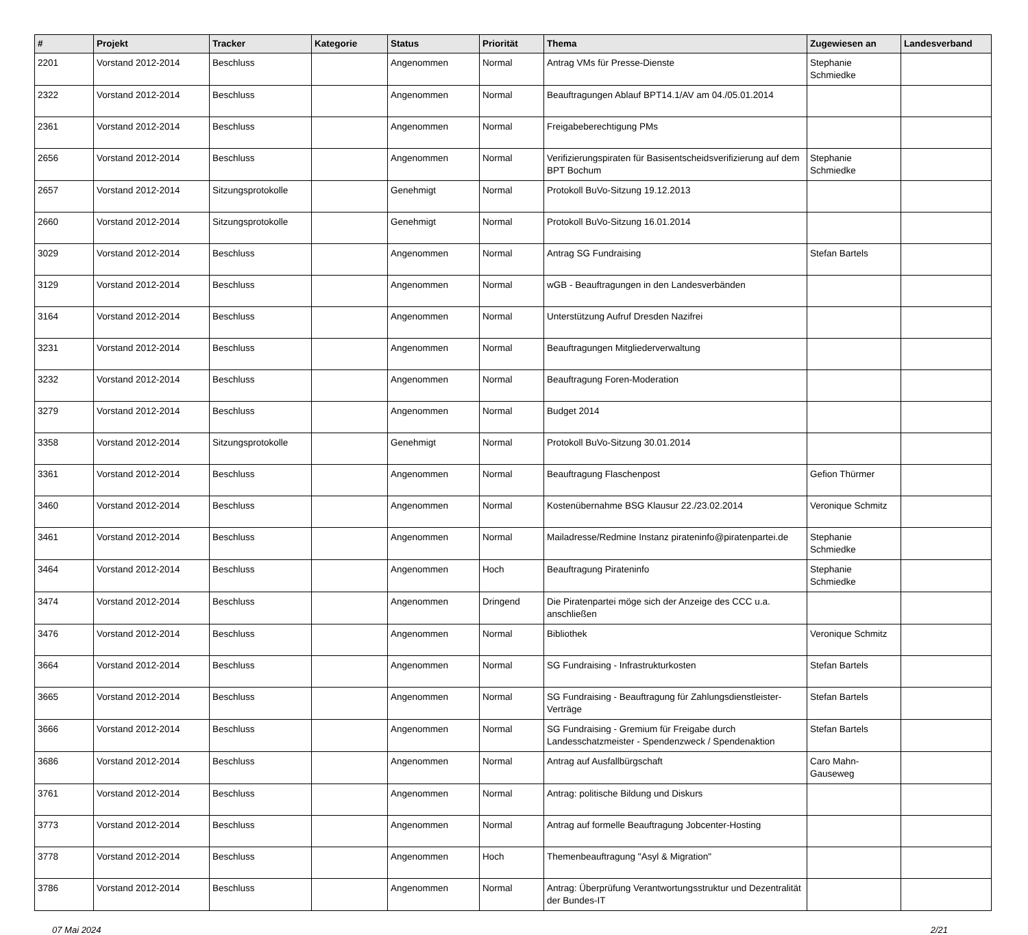| # | Projekt | Tracker | Kategorie | Status | Priorität | Thema | Zugewiesen an | Landesverband |
| --- | --- | --- | --- | --- | --- | --- | --- | --- |
| 2201 | Vorstand 2012-2014 | Beschluss | | Angenommen | Normal | Antrag VMs für Presse-Dienste | Stephanie Schmiedke | |
| 2322 | Vorstand 2012-2014 | Beschluss | | Angenommen | Normal | Beauftragungen Ablauf BPT14.1/AV am 04./05.01.2014 | | |
| 2361 | Vorstand 2012-2014 | Beschluss | | Angenommen | Normal | Freigabeberechtigung PMs | | |
| 2656 | Vorstand 2012-2014 | Beschluss | | Angenommen | Normal | Verifizierungspiraten für Basisentscheidsverifizierung auf dem BPT Bochum | Stephanie Schmiedke | |
| 2657 | Vorstand 2012-2014 | Sitzungsprotokolle | | Genehmigt | Normal | Protokoll BuVo-Sitzung 19.12.2013 | | |
| 2660 | Vorstand 2012-2014 | Sitzungsprotokolle | | Genehmigt | Normal | Protokoll BuVo-Sitzung 16.01.2014 | | |
| 3029 | Vorstand 2012-2014 | Beschluss | | Angenommen | Normal | Antrag SG Fundraising | Stefan Bartels | |
| 3129 | Vorstand 2012-2014 | Beschluss | | Angenommen | Normal | wGB - Beauftragungen in den Landesverbänden | | |
| 3164 | Vorstand 2012-2014 | Beschluss | | Angenommen | Normal | Unterstützung Aufruf Dresden Nazifrei | | |
| 3231 | Vorstand 2012-2014 | Beschluss | | Angenommen | Normal | Beauftragungen Mitgliederverwaltung | | |
| 3232 | Vorstand 2012-2014 | Beschluss | | Angenommen | Normal | Beauftragung Foren-Moderation | | |
| 3279 | Vorstand 2012-2014 | Beschluss | | Angenommen | Normal | Budget 2014 | | |
| 3358 | Vorstand 2012-2014 | Sitzungsprotokolle | | Genehmigt | Normal | Protokoll BuVo-Sitzung 30.01.2014 | | |
| 3361 | Vorstand 2012-2014 | Beschluss | | Angenommen | Normal | Beauftragung Flaschenpost | Gefion Thürmer | |
| 3460 | Vorstand 2012-2014 | Beschluss | | Angenommen | Normal | Kostenübernahme BSG Klausur 22./23.02.2014 | Veronique Schmitz | |
| 3461 | Vorstand 2012-2014 | Beschluss | | Angenommen | Normal | Mailadresse/Redmine Instanz pirateninfo@piratenpartei.de | Stephanie Schmiedke | |
| 3464 | Vorstand 2012-2014 | Beschluss | | Angenommen | Hoch | Beauftragung Pirateninfo | Stephanie Schmiedke | |
| 3474 | Vorstand 2012-2014 | Beschluss | | Angenommen | Dringend | Die Piratenpartei möge sich der Anzeige des CCC u.a. anschließen | | |
| 3476 | Vorstand 2012-2014 | Beschluss | | Angenommen | Normal | Bibliothek | Veronique Schmitz | |
| 3664 | Vorstand 2012-2014 | Beschluss | | Angenommen | Normal | SG Fundraising - Infrastrukturkosten | Stefan Bartels | |
| 3665 | Vorstand 2012-2014 | Beschluss | | Angenommen | Normal | SG Fundraising - Beauftragung für Zahlungsdienstleister-Verträge | Stefan Bartels | |
| 3666 | Vorstand 2012-2014 | Beschluss | | Angenommen | Normal | SG Fundraising - Gremium für Freigabe durch Landesschatzmeister - Spendenzweck / Spendenaktion | Stefan Bartels | |
| 3686 | Vorstand 2012-2014 | Beschluss | | Angenommen | Normal | Antrag auf Ausfallbürgschaft | Caro Mahn-Gauseweg | |
| 3761 | Vorstand 2012-2014 | Beschluss | | Angenommen | Normal | Antrag: politische Bildung und Diskurs | | |
| 3773 | Vorstand 2012-2014 | Beschluss | | Angenommen | Normal | Antrag auf formelle Beauftragung Jobcenter-Hosting | | |
| 3778 | Vorstand 2012-2014 | Beschluss | | Angenommen | Hoch | Themenbeauftragung "Asyl & Migration" | | |
| 3786 | Vorstand 2012-2014 | Beschluss | | Angenommen | Normal | Antrag: Überprüfung Verantwortungsstruktur und Dezentralität der Bundes-IT | | |
07 Mai 2024 2/21